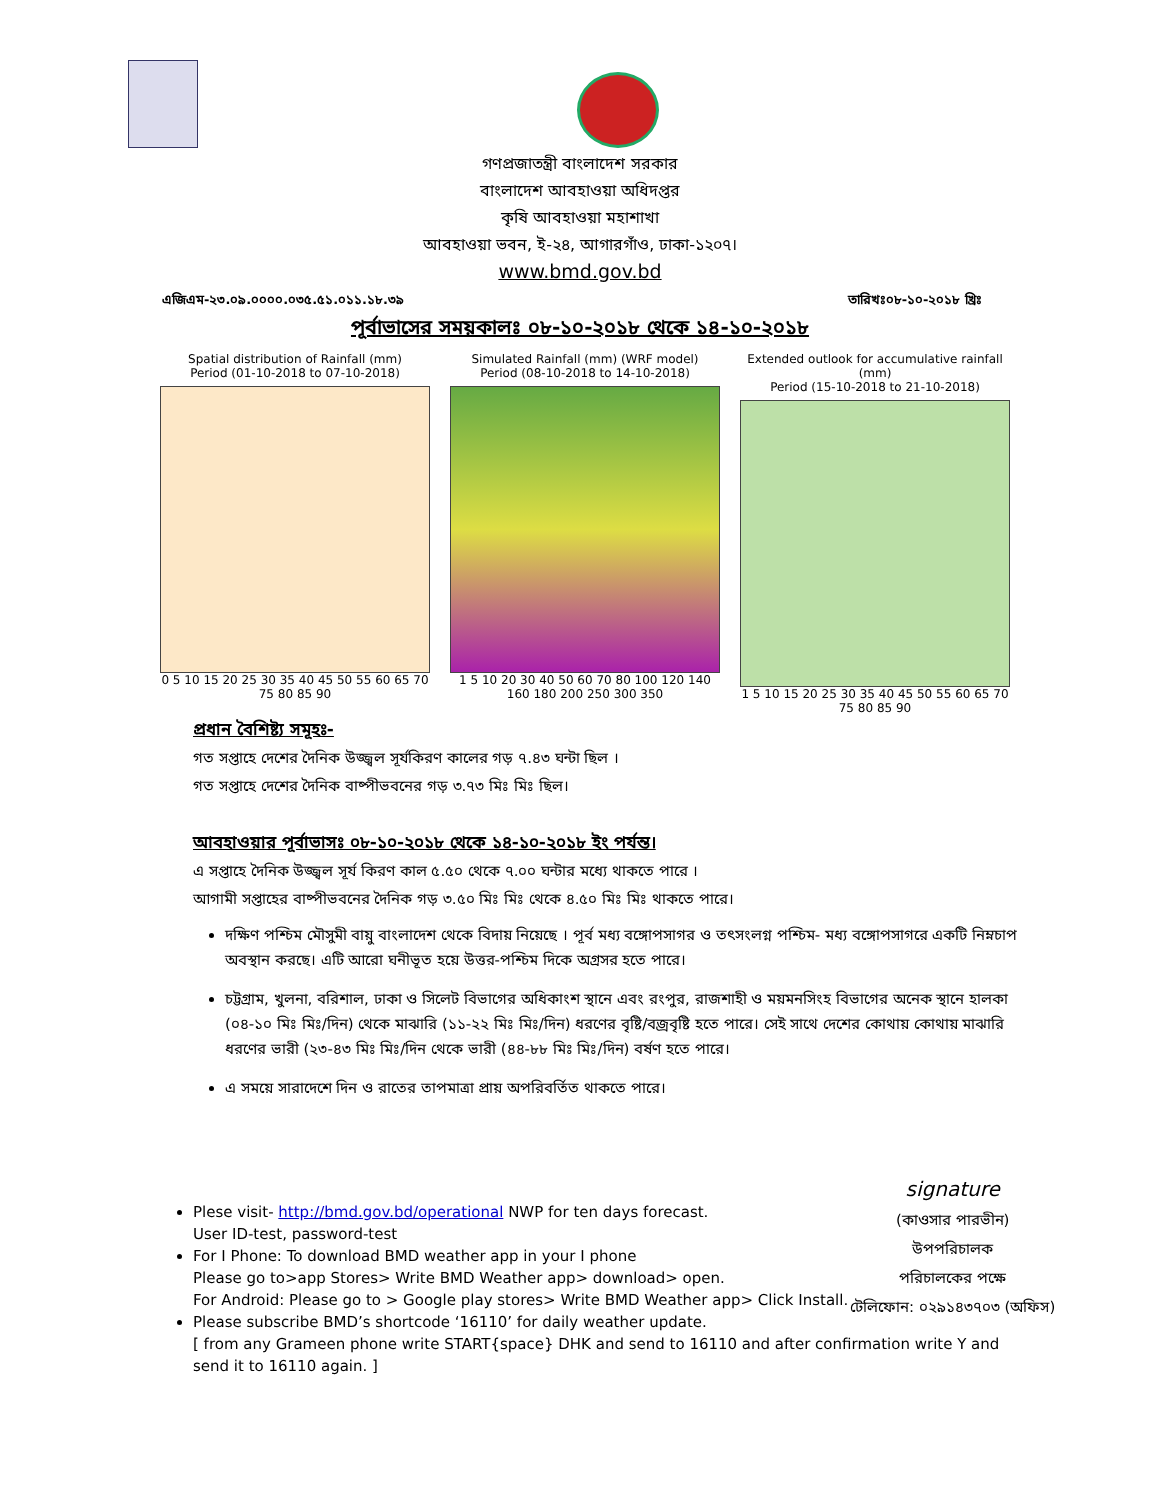গণপ্রজাতন্ত্রী বাংলাদেশ সরকার
বাংলাদেশ আবহাওয়া অধিদপ্তর
কৃষি আবহাওয়া মহাশাখা
আবহাওয়া ভবন, ই-২৪, আগারগাঁও, ঢাকা-১২০৭।
www.bmd.gov.bd
এজিএম-২৩.০৯.০০০০.০৩৫.৫১.০১১.১৮.৩৯ তারিখঃ০৮-১০-২০১৮ খ্রিঃ
পূর্বাভাসের সময়কালঃ ০৮-১০-২০১৮ থেকে ১৪-১০-২০১৮
Spatial distribution of Rainfall (mm)
Period (01-10-2018 to 07-10-2018)
0 5 10 15 20 25 30 35 40 45 50 55 60 65 70 75 80 85 90
Simulated Rainfall (mm) (WRF model)
Period (08-10-2018 to 14-10-2018)
1 5 10 20 30 40 50 60 70 80 100 120 140 160 180 200 250 300 350
Extended outlook for accumulative rainfall (mm)
Period (15-10-2018 to 21-10-2018)
1 5 10 15 20 25 30 35 40 45 50 55 60 65 70 75 80 85 90
প্রধান বৈশিষ্ট্য সমূহঃ-
গত সপ্তাহে দেশের দৈনিক উজ্জ্বল সূর্যকিরণ কালের গড় ৭.৪৩ ঘন্টা ছিল ।
গত সপ্তাহে দেশের দৈনিক বাষ্পীভবনের গড় ৩.৭৩ মিঃ মিঃ ছিল।
আবহাওয়ার পূর্বাভাসঃ ০৮-১০-২০১৮ থেকে ১৪-১০-২০১৮ ইং পর্যন্ত।
এ সপ্তাহে দৈনিক উজ্জ্বল সূর্য কিরণ কাল ৫.৫০ থেকে ৭.০০ ঘন্টার মধ্যে থাকতে পারে ।
আগামী সপ্তাহের বাষ্পীভবনের দৈনিক গড় ৩.৫০ মিঃ মিঃ থেকে ৪.৫০ মিঃ মিঃ থাকতে পারে।
দক্ষিণ পশ্চিম মৌসুমী বায়ু বাংলাদেশ থেকে বিদায় নিয়েছে । পূর্ব মধ্য বঙ্গোপসাগর ও তৎসংলগ্ন পশ্চিম- মধ্য বঙ্গোপসাগরে একটি নিম্নচাপ অবস্থান করছে। এটি আরো ঘনীভূত হয়ে উত্তর-পশ্চিম দিকে অগ্রসর হতে পারে।
চট্টগ্রাম, খুলনা, বরিশাল, ঢাকা ও সিলেট বিভাগের অধিকাংশ স্থানে এবং রংপুর, রাজশাহী ও ময়মনসিংহ বিভাগের অনেক স্থানে হালকা (০৪-১০ মিঃ মিঃ/দিন) থেকে মাঝারি (১১-২২ মিঃ মিঃ/দিন) ধরণের বৃষ্টি/বজ্রবৃষ্টি হতে পারে। সেই সাথে দেশের কোথায় কোথায় মাঝারি ধরণের ভারী (২৩-৪৩ মিঃ মিঃ/দিন থেকে ভারী (৪৪-৮৮ মিঃ মিঃ/দিন) বর্ষণ হতে পারে।
এ সময়ে সারাদেশে দিন ও রাতের তাপমাত্রা প্রায় অপরিবর্তিত থাকতে পারে।
signature
(কাওসার পারভীন)
উপপরিচালক
পরিচালকের পক্ষে
টেলিফোন: ০২৯১৪৩৭০৩ (অফিস)
Plese visit- http://bmd.gov.bd/operational NWP for ten days forecast.
User ID-test, password-test
For I Phone: To download BMD weather app in your I phone
Please go to>app Stores> Write BMD Weather app> download> open.
For Android: Please go to > Google play stores> Write BMD Weather app> Click Install.
Please subscribe BMD’s shortcode ‘16110’ for daily weather update.
[ from any Grameen phone write START{space} DHK and send to 16110 and after confirmation write Y and send it to 16110 again. ]